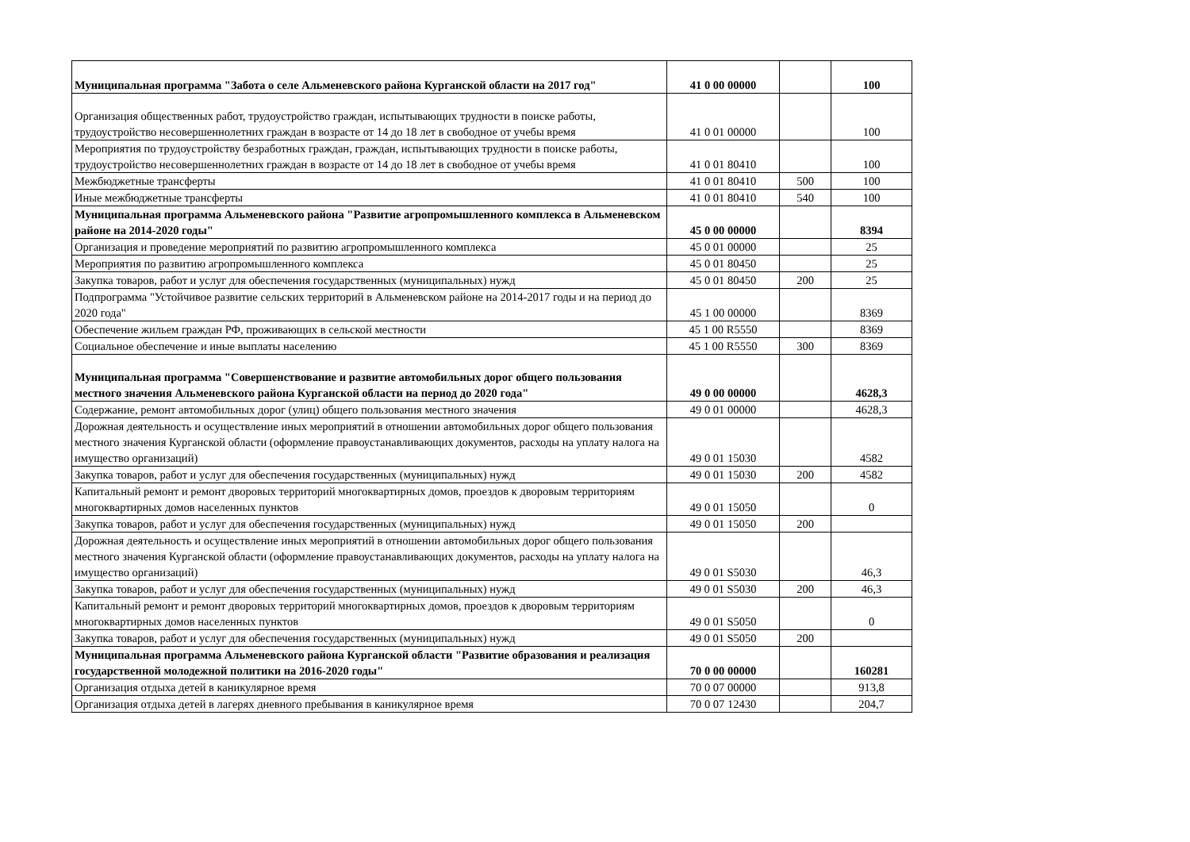| Муниципальная программа "Забота о селе Альменевского района Курганской области на 2017 год" | 41 0 00 00000 | | 100 |
| Организация общественных работ, трудоустройство граждан, испытывающих трудности в поиске работы, трудоустройство несовершеннолетних граждан в возрасте от 14 до 18 лет в свободное от учебы время | 41 0 01 00000 | | 100 |
| Мероприятия по трудоустройству безработных граждан, граждан, испытывающих трудности в поиске работы, трудоустройство несовершеннолетних граждан в возрасте от 14 до 18 лет в свободное от учебы время | 41 0 01 80410 | | 100 |
| Межбюджетные трансферты | 41 0 01 80410 | 500 | 100 |
| Иные межбюджетные трансферты | 41 0 01 80410 | 540 | 100 |
| Муниципальная программа Альменевского района "Развитие агропромышленного комплекса в Альменевском районе на 2014-2020 годы" | 45 0 00 00000 | | 8394 |
| Организация и проведение мероприятий по развитию агропромышленного комплекса | 45 0 01 00000 | | 25 |
| Мероприятия по развитию агропромышленного комплекса | 45 0 01 80450 | | 25 |
| Закупка товаров, работ и услуг для обеспечения государственных (муниципальных) нужд | 45 0 01 80450 | 200 | 25 |
| Подпрограмма "Устойчивое развитие сельских территорий в Альменевском районе на 2014-2017 годы и на период до 2020 года" | 45 1 00 00000 | | 8369 |
| Обеспечение жильем граждан РФ, проживающих в сельской местности | 45 1 00 R5550 | | 8369 |
| Социальное обеспечение и иные выплаты населению | 45 1 00 R5550 | 300 | 8369 |
| Муниципальная программа "Совершенствование и развитие автомобильных дорог общего пользования местного значения Альменевского района Курганской области на период до 2020 года" | 49 0 00 00000 | | 4628,3 |
| Содержание, ремонт автомобильных дорог (улиц) общего пользования местного значения | 49 0 01 00000 | | 4628,3 |
| Дорожная деятельность и осуществление иных мероприятий в отношении автомобильных дорог общего пользования местного значения Курганской области (оформление правоустанавливающих документов, расходы на уплату налога на имущество организаций) | 49 0 01 15030 | | 4582 |
| Закупка товаров, работ и услуг для обеспечения государственных (муниципальных) нужд | 49 0 01 15030 | 200 | 4582 |
| Капитальный ремонт и ремонт дворовых территорий многоквартирных домов, проездов к дворовым территориям многоквартирных домов населенных пунктов | 49 0 01 15050 | | 0 |
| Закупка товаров, работ и услуг для обеспечения государственных (муниципальных) нужд | 49 0 01 15050 | 200 | |
| Дорожная деятельность и осуществление иных мероприятий в отношении автомобильных дорог общего пользования местного значения Курганской области (оформление правоустанавливающих документов, расходы на уплату налога на имущество организаций) | 49 0 01 S5030 | | 46,3 |
| Закупка товаров, работ и услуг для обеспечения государственных (муниципальных) нужд | 49 0 01 S5030 | 200 | 46,3 |
| Капитальный ремонт и ремонт дворовых территорий многоквартирных домов, проездов к дворовым территориям многоквартирных домов населенных пунктов | 49 0 01 S5050 | | 0 |
| Закупка товаров, работ и услуг для обеспечения государственных (муниципальных) нужд | 49 0 01 S5050 | 200 | |
| Муниципальная программа Альменевского района Курганской области "Развитие образования и реализация государственной молодежной политики на 2016-2020 годы" | 70 0 00 00000 | | 160281 |
| Организация отдыха детей в каникулярное время | 70 0 07 00000 | | 913,8 |
| Организация отдыха детей в лагерях дневного пребывания в каникулярное время | 70 0 07 12430 | | 204,7 |